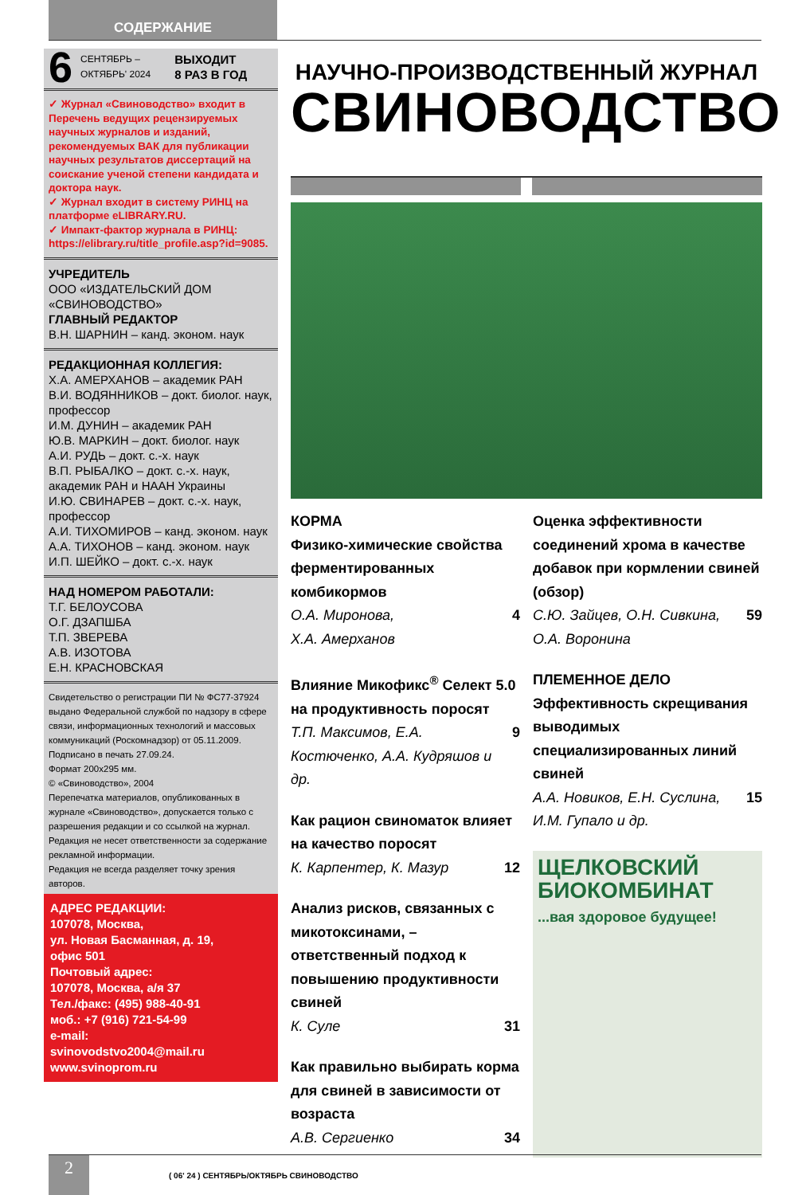СОДЕРЖАНИЕ
6 СЕНТЯБРЬ –
ОКТЯБРЬ' 2024 ВЫХОДИТ
8 РАЗ В ГОД
✓ Журнал «Свиноводство» входит в Перечень ведущих рецензируемых научных журналов и изданий, рекомендуемых ВАК для публикации научных результатов диссертаций на соискание ученой степени кандидата и доктора наук.
✓ Журнал входит в систему РИНЦ на платформе eLIBRARY.RU.
✓ Импакт-фактор журнала в РИНЦ: https://elibrary.ru/title_profile.asp?id=9085.
УЧРЕДИТЕЛЬ
ООО «ИЗДАТЕЛЬСКИЙ ДОМ «СВИНОВОДСТВО»
ГЛАВНЫЙ РЕДАКТОР
В.Н. ШАРНИН – канд. эконом. наук
РЕДАКЦИОННАЯ КОЛЛЕГИЯ:
Х.А. АМЕРХАНОВ – академик РАН
В.И. ВОДЯННИКОВ – докт. биолог. наук, профессор
И.М. ДУНИН – академик РАН
Ю.В. МАРКИН – докт. биолог. наук
А.И. РУДЬ – докт. с.-х. наук
В.П. РЫБАЛКО – докт. с.-х. наук, академик РАН и НААН Украины
И.Ю. СВИНАРЕВ – докт. с.-х. наук, профессор
А.И. ТИХОМИРОВ – канд. эконом. наук
А.А. ТИХОНОВ – канд. эконом. наук
И.П. ШЕЙКО – докт. с.-х. наук
НАД НОМЕРОМ РАБОТАЛИ:
Т.Г. БЕЛОУСОВА
О.Г. ДЗАПШБА
Т.П. ЗВЕРЕВА
А.В. ИЗОТОВА
Е.Н. КРАСНОВСКАЯ
Свидетельство о регистрации ПИ № ФС77-37924 выдано Федеральной службой по надзору в сфере связи, информационных технологий и массовых коммуникаций (Роскомнадзор) от 05.11.2009.
Подписано в печать 27.09.24.
Формат 200х295 мм.
© «Свиноводство», 2004
Перепечатка материалов, опубликованных в журнале «Свиноводство», допускается только с разрешения редакции и со ссылкой на журнал. Редакция не несет ответственности за содержание рекламной информации.
Редакция не всегда разделяет точку зрения авторов.
АДРЕС РЕДАКЦИИ:
107078, Москва,
ул. Новая Басманная, д. 19,
офис 501
Почтовый адрес:
107078, Москва, а/я 37
Тел./факс: (495) 988-40-91
моб.: +7 (916) 721-54-99
e-mail:
svinovodstvo2004@mail.ru
www.svinoprom.ru
НАУЧНО-ПРОИЗВОДСТВЕННЫЙ ЖУРНАЛ
СВИНОВОДСТВО
КОРМА
Физико-химические свойства ферментированных комбикормов
О.А. Миронова,
Х.А. Амерханов 4
Влияние Микофикс<sup>®</sup> Селект 5.0 на продуктивность поросят
Т.П. Максимов, Е.А. Костюченко, А.А. Кудряшов и др. 9
Как рацион свиноматок влияет на качество поросят
К. Карпентер, К. Мазур 12
Анализ рисков, связанных с микотоксинами, – ответственный подход к повышению продуктивности свиней
К. Суле 31
Как правильно выбирать корма для свиней в зависимости от возраста
А.В. Сергиенко 34
Оценка эффективности соединений хрома в качестве добавок при кормлении свиней (обзор)
С.Ю. Зайцев, О.Н. Сивкина,
О.А. Воронина 59
ПЛЕМЕННОЕ ДЕЛО
Эффективность скрещивания выводимых специализированных линий свиней
А.А. Новиков, Е.Н. Суслина,
И.М. Гупало и др. 15
ЩЕЛКОВСКИЙ БИОКОМБИНАТ
...вая здоровое будущее!
2
( 06' 24 ) СЕНТЯБРЬ/ОКТЯБРЬ СВИНОВОДСТВО